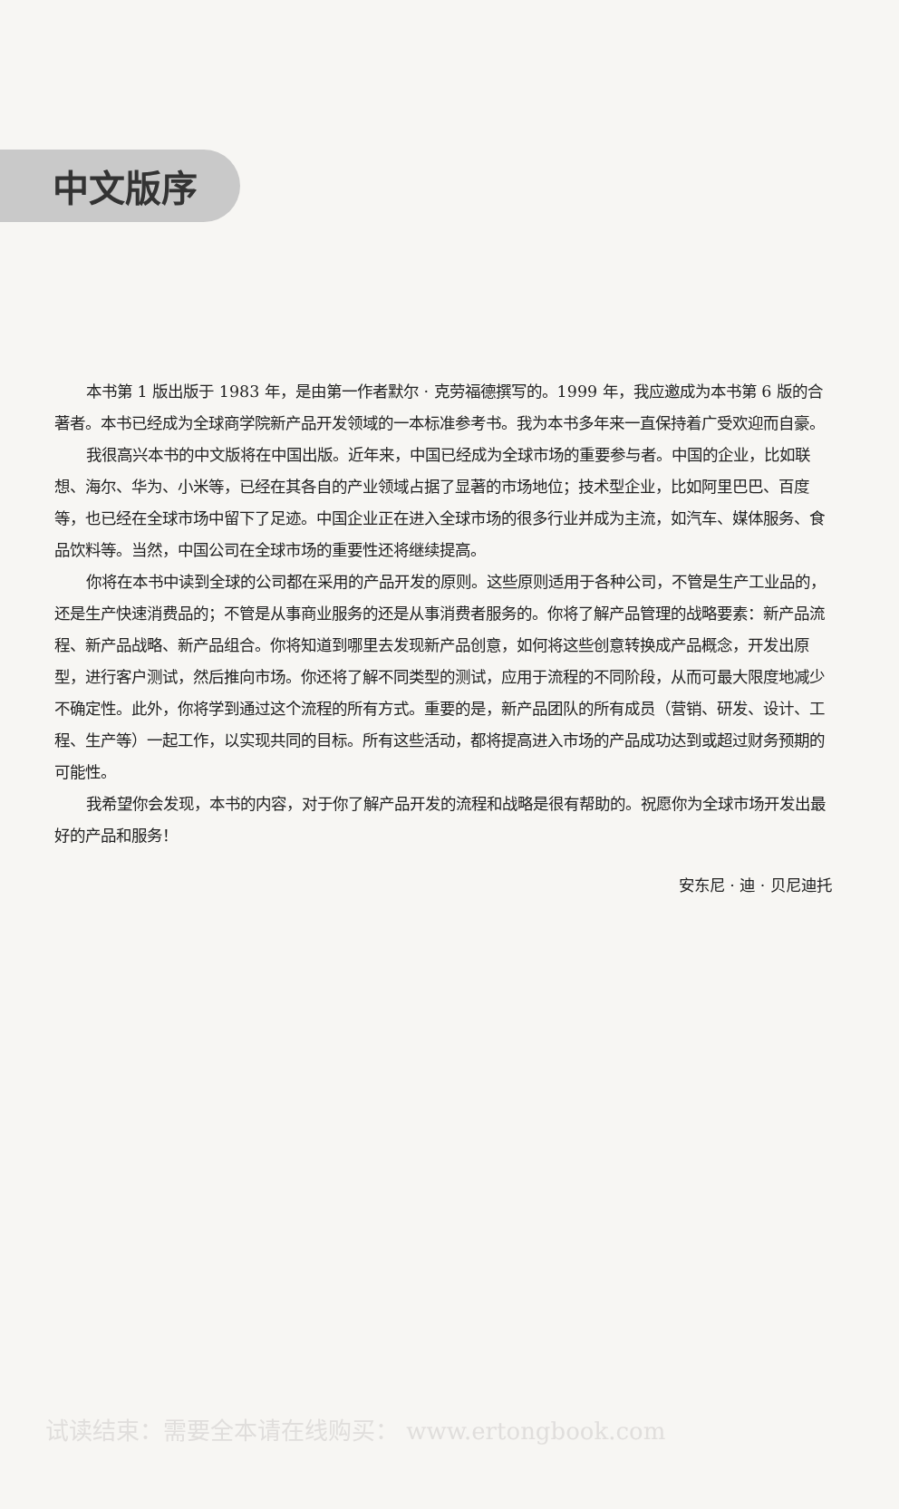中文版序
本书第 1 版出版于 1983 年，是由第一作者默尔 · 克劳福德撰写的。1999 年，我应邀成为本书第 6 版的合著者。本书已经成为全球商学院新产品开发领域的一本标准参考书。我为本书多年来一直保持着广受欢迎而自豪。
我很高兴本书的中文版将在中国出版。近年来，中国已经成为全球市场的重要参与者。中国的企业，比如联想、海尔、华为、小米等，已经在其各自的产业领域占据了显著的市场地位；技术型企业，比如阿里巴巴、百度等，也已经在全球市场中留下了足迹。中国企业正在进入全球市场的很多行业并成为主流，如汽车、媒体服务、食品饮料等。当然，中国公司在全球市场的重要性还将继续提高。
你将在本书中读到全球的公司都在采用的产品开发的原则。这些原则适用于各种公司，不管是生产工业品的，还是生产快速消费品的；不管是从事商业服务的还是从事消费者服务的。你将了解产品管理的战略要素：新产品流程、新产品战略、新产品组合。你将知道到哪里去发现新产品创意，如何将这些创意转换成产品概念，开发出原型，进行客户测试，然后推向市场。你还将了解不同类型的测试，应用于流程的不同阶段，从而可最大限度地减少不确定性。此外，你将学到通过这个流程的所有方式。重要的是，新产品团队的所有成员（营销、研发、设计、工程、生产等）一起工作，以实现共同的目标。所有这些活动，都将提高进入市场的产品成功达到或超过财务预期的可能性。
我希望你会发现，本书的内容，对于你了解产品开发的流程和战略是很有帮助的。祝愿你为全球市场开发出最好的产品和服务！
安东尼 · 迪 · 贝尼迪托
试读结束：需要全本请在线购买： www.ertongbook.com